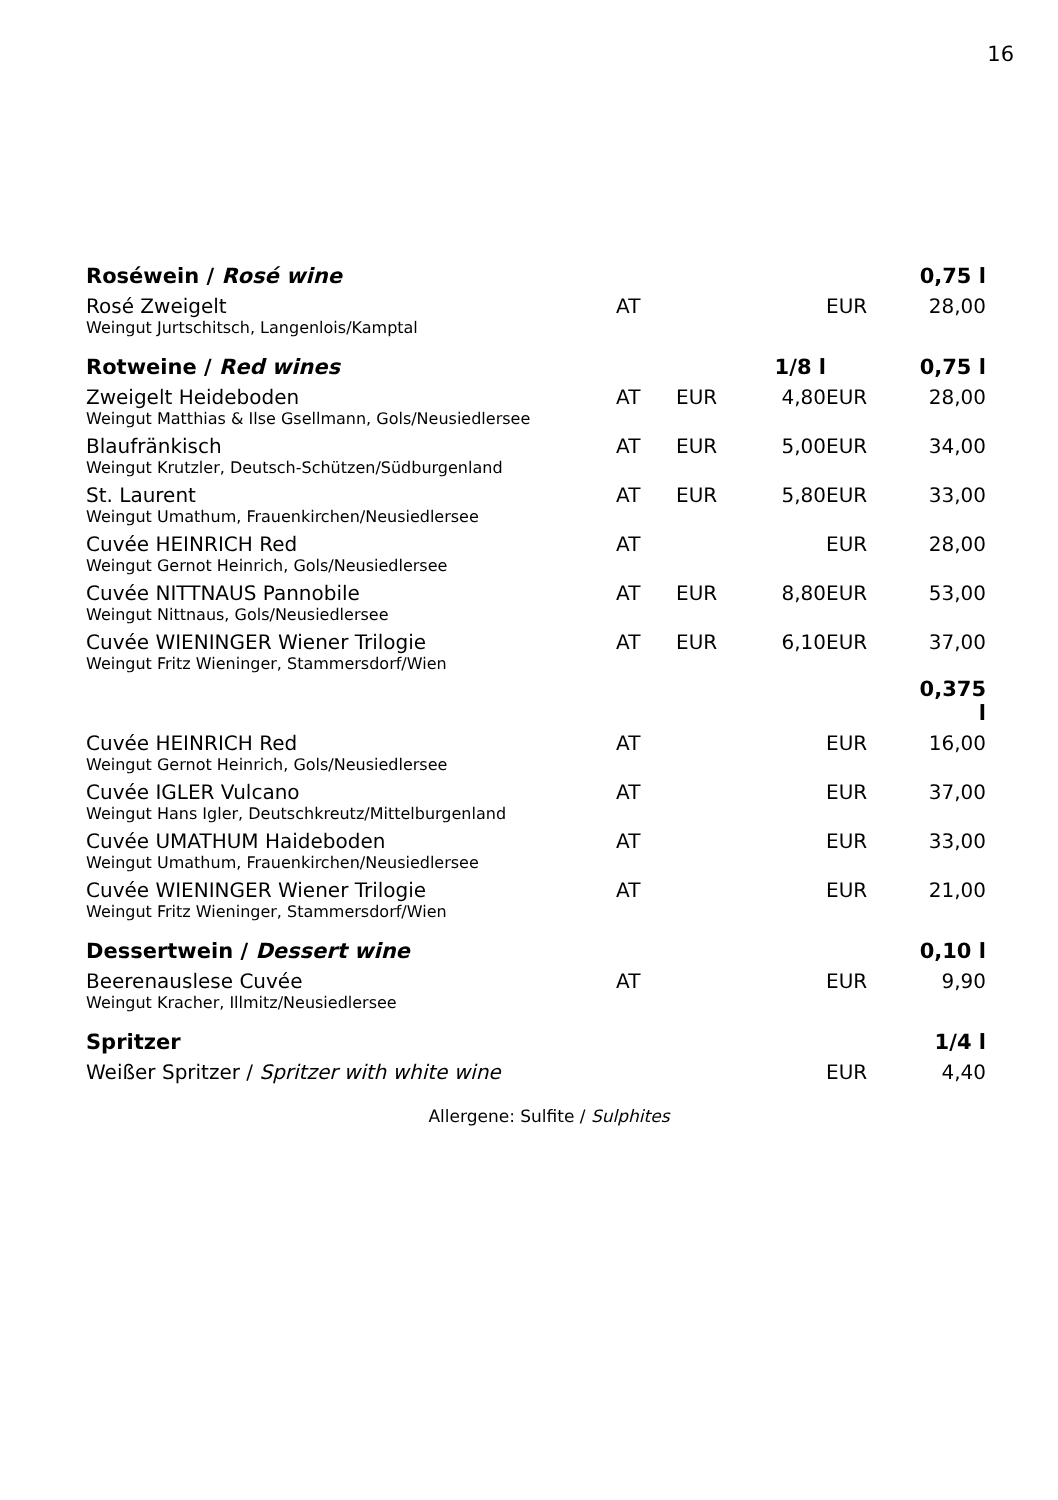16
| Roséwein / Rosé wine | | | | | 0,75 l |
| Rosé Zweigelt Weingut Jurtschitsch, Langenlois/Kamptal | AT | | | EUR | 28,00 |
| Rotweine / Red wines | | | 1/8 l | | 0,75 l |
| Zweigelt Heideboden Weingut Matthias & Ilse Gsellmann, Gols/Neusiedlersee | AT | EUR | 4,80 | EUR | 28,00 |
| Blaufränkisch Weingut Krutzler, Deutsch-Schützen/Südburgenland | AT | EUR | 5,00 | EUR | 34,00 |
| St. Laurent Weingut Umathum, Frauenkirchen/Neusiedlersee | AT | EUR | 5,80 | EUR | 33,00 |
| Cuvée HEINRICH Red Weingut Gernot Heinrich, Gols/Neusiedlersee | AT | | | EUR | 28,00 |
| Cuvée NITTNAUS Pannobile Weingut Nittnaus, Gols/Neusiedlersee | AT | EUR | 8,80 | EUR | 53,00 |
| Cuvée WIENINGER Wiener Trilogie Weingut Fritz Wieninger, Stammersdorf/Wien | AT | EUR | 6,10 | EUR | 37,00 |
| | | | | | 0,375 l |
| Cuvée HEINRICH Red Weingut Gernot Heinrich, Gols/Neusiedlersee | AT | | | EUR | 16,00 |
| Cuvée IGLER Vulcano Weingut Hans Igler, Deutschkreutz/Mittelburgenland | AT | | | EUR | 37,00 |
| Cuvée UMATHUM Haideboden Weingut Umathum, Frauenkirchen/Neusiedlersee | AT | | | EUR | 33,00 |
| Cuvée WIENINGER Wiener Trilogie Weingut Fritz Wieninger, Stammersdorf/Wien | AT | | | EUR | 21,00 |
| Dessertwein / Dessert wine | | | | | 0,10 l |
| Beerenauslese Cuvée Weingut Kracher, Illmitz/Neusiedlersee | AT | | | EUR | 9,90 |
| Spritzer | | | | | 1/4 l |
| Weißer Spritzer / Spritzer with white wine | | | | EUR | 4,40 |
Allergene: Sulfite / Sulphites